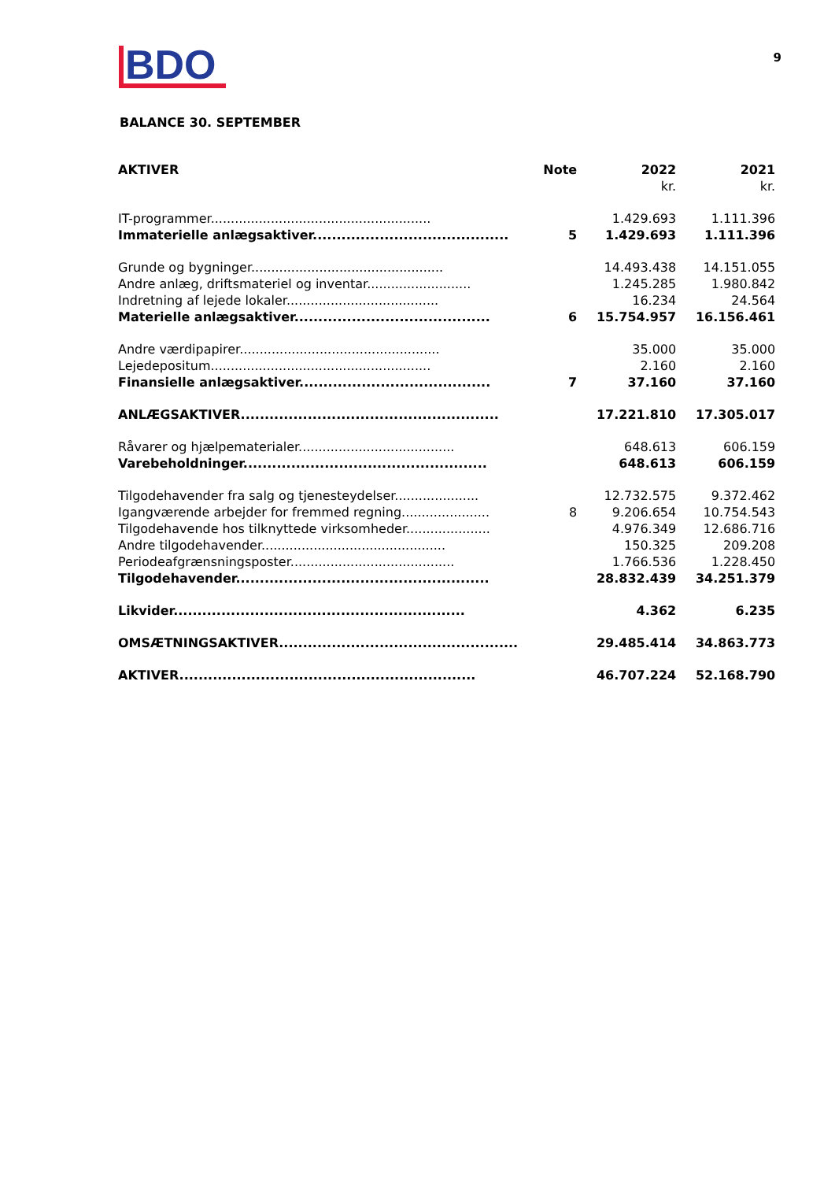BDO
9
BALANCE 30. SEPTEMBER
| AKTIVER | Note | 2022 | 2021 |
| --- | --- | --- | --- |
| | | kr. | kr. |
| IT-programmer....................................................... | | 1.429.693 | 1.111.396 |
| Immaterielle anlægsaktiver......................................... | 5 | 1.429.693 | 1.111.396 |
| Grunde og bygninger................................................ | | 14.493.438 | 14.151.055 |
| Andre anlæg, driftsmateriel og inventar.......................... | | 1.245.285 | 1.980.842 |
| Indretning af lejede lokaler...................................... | | 16.234 | 24.564 |
| Materielle anlægsaktiver......................................... | 6 | 15.754.957 | 16.156.461 |
| Andre værdipapirer.................................................. | | 35.000 | 35.000 |
| Lejedepositum....................................................... | | 2.160 | 2.160 |
| Finansielle anlægsaktiver........................................ | 7 | 37.160 | 37.160 |
| ANLÆGSAKTIVER...................................................... | | 17.221.810 | 17.305.017 |
| Råvarer og hjælpematerialer....................................... | | 648.613 | 606.159 |
| Varebeholdninger................................................... | | 648.613 | 606.159 |
| Tilgodehavender fra salg og tjenesteydelser..................... | | 12.732.575 | 9.372.462 |
| Igangværende arbejder for fremmed regning...................... | 8 | 9.206.654 | 10.754.543 |
| Tilgodehavende hos tilknyttede virksomheder..................... | | 4.976.349 | 12.686.716 |
| Andre tilgodehavender.............................................. | | 150.325 | 209.208 |
| Periodeafgrænsningsposter......................................... | | 1.766.536 | 1.228.450 |
| Tilgodehavender..................................................... | | 28.832.439 | 34.251.379 |
| Likvider............................................................. | | 4.362 | 6.235 |
| OMSÆTNINGSAKTIVER.................................................. | | 29.485.414 | 34.863.773 |
| AKTIVER.............................................................. | | 46.707.224 | 52.168.790 |